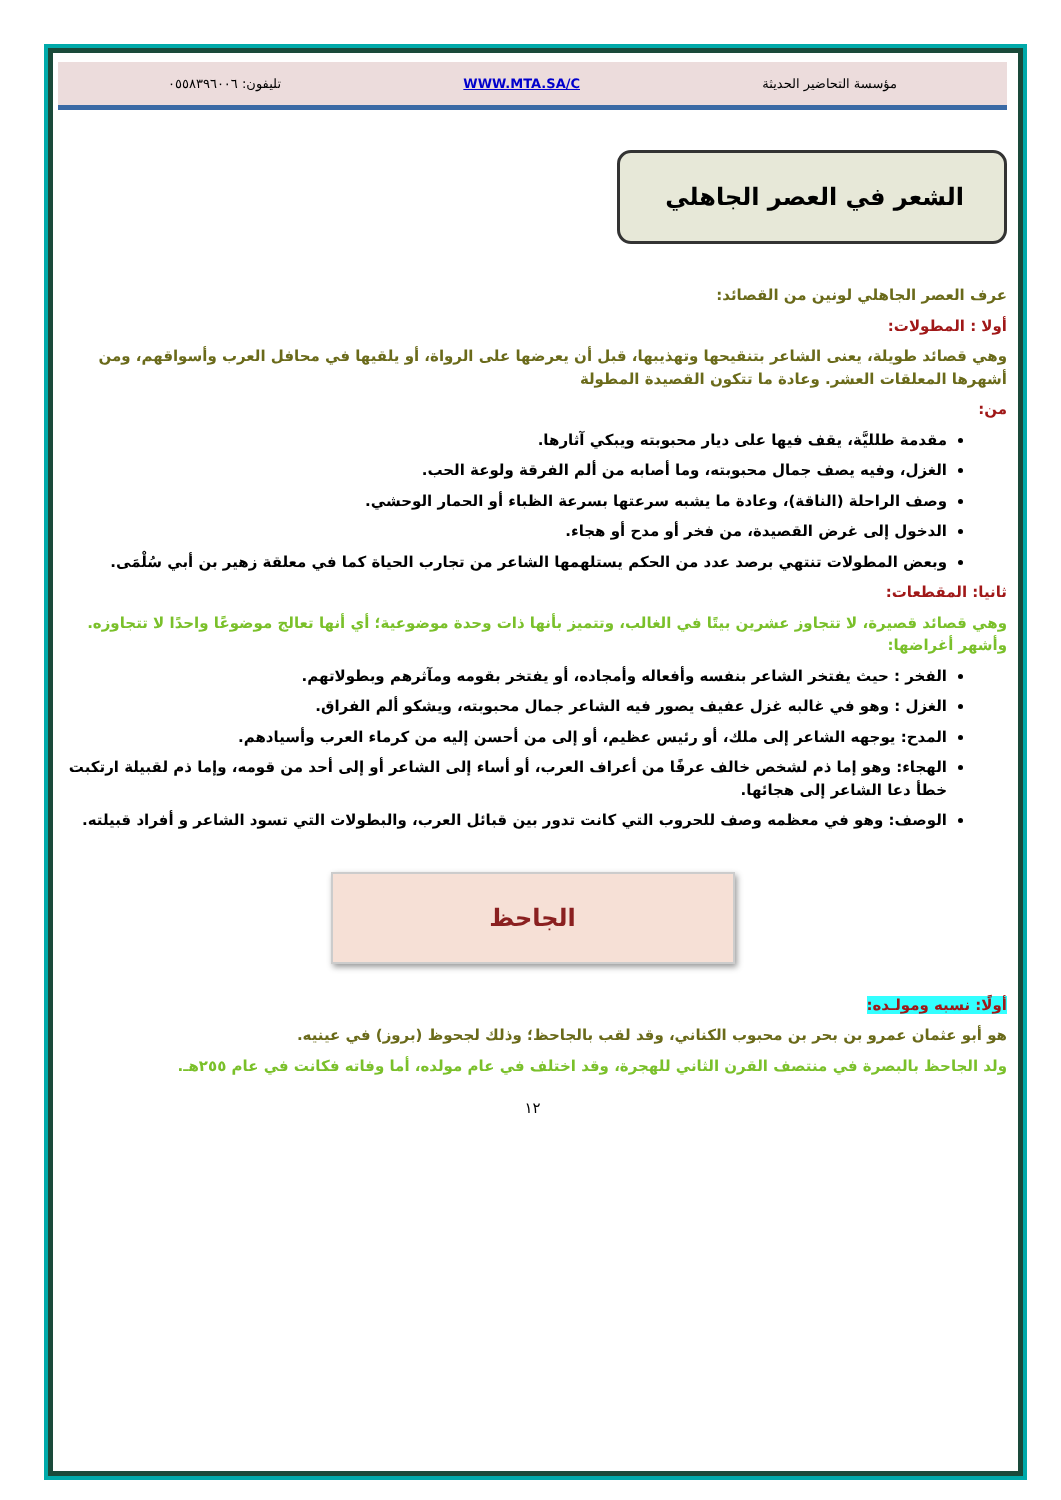مؤسسة التحاضير الحديثة WWW.MTA.SA/C تليفون: ٠٥٥٨٣٩٦٠٠٦
الشعر في العصر الجاهلي
عرف العصر الجاهلي لونين من القصائد:
أولا : المطولات:
وهي قصائد طويلة، يعنى الشاعر بتنقيحها وتهذيبها، قبل أن يعرضها على الرواة، أو يلقيها في محافل العرب وأسواقهم، ومن أشهرها المعلقات العشر. وعادة ما تتكون القصيدة المطولة
من:
مقدمة طلليَّة، يقف فيها على ديار محبوبته ويبكي آثارها.
الغزل، وفيه يصف جمال محبوبته، وما أصابه من ألم الفرقة ولوعة الحب.
وصف الراحلة (الناقة)، وعادة ما يشبه سرعتها بسرعة الظباء أو الحمار الوحشي.
الدخول إلى غرض القصيدة، من فخر أو مدح أو هجاء.
وبعض المطولات تنتهي برصد عدد من الحكم يستلهمها الشاعر من تجارب الحياة كما في معلقة زهير بن أبي سُلْمَى.
ثانيا: المقطعات:
وهي قصائد قصيرة، لا تتجاوز عشرين بيتًا في الغالب، وتتميز بأنها ذات وحدة موضوعية؛ أي أنها تعالج موضوعًا واحدًا لا تتجاوزه. وأشهر أغراضها:
الفخر : حيث يفتخر الشاعر بنفسه وأفعاله وأمجاده، أو يفتخر بقومه ومآثرهم وبطولاتهم.
الغزل : وهو في غالبه غزل عفيف يصور فيه الشاعر جمال محبوبته، ويشكو ألم الفراق.
المدح: يوجهه الشاعر إلى ملك، أو رئيس عظيم، أو إلى من أحسن إليه من كرماء العرب وأسيادهم.
الهجاء: وهو إما ذم لشخص خالف عرفًا من أعراف العرب، أو أساء إلى الشاعر أو إلى أحد من قومه، وإما ذم لقبيلة ارتكبت خطأ دعا الشاعر إلى هجائها.
الوصف: وهو في معظمه وصف للحروب التي كانت تدور بين قبائل العرب، والبطولات التي تسود الشاعر و أفراد قبيلته.
الجاحظ
أولًا: نسبه ومولـده:
هو أبو عثمان عمرو بن بحر بن محبوب الكناني، وقد لقب بالجاحظ؛ وذلك لجحوظ (بروز) في عينيه.
ولد الجاحظ بالبصرة في منتصف القرن الثاني للهجرة، وقد اختلف في عام مولده، أما وفاته فكانت في عام ٢٥٥هـ.
١٢